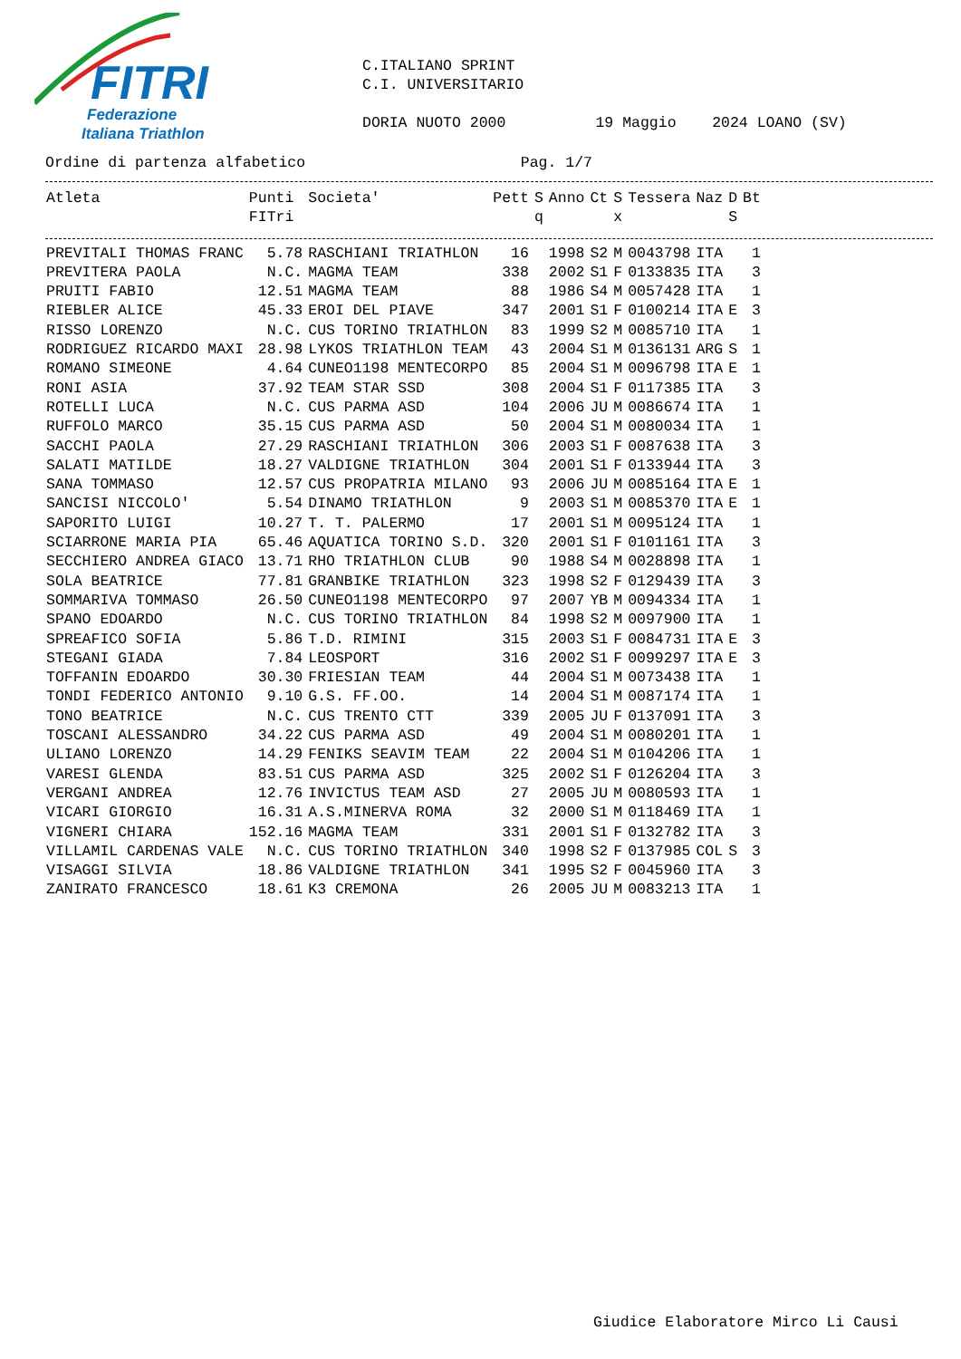FITRI
Federazione
Italiana Triathlon
C.ITALIANO SPRINT C.I. UNIVERSITARIO DORIA NUOTO 2000 19 Maggio 2024 LOANO (SV)
Ordine di partenza alfabetico Pag. 1/7
| Atleta | Punti FITri | Societa' | Pett | S q | Anno | Ct | S x | Tessera | Naz | D S | Bt |
| --- | --- | --- | --- | --- | --- | --- | --- | --- | --- | --- | --- |
| PREVITALI THOMAS FRANC | 5.78 | RASCHIANI TRIATHLON | 16 | | 1998 | S2 | M | 0043798 | ITA | | 1 |
| PREVITERA PAOLA | N.C. | MAGMA TEAM | 338 | | 2002 | S1 | F | 0133835 | ITA | | 3 |
| PRUITI FABIO | 12.51 | MAGMA TEAM | 88 | | 1986 | S4 | M | 0057428 | ITA | | 1 |
| RIEBLER ALICE | 45.33 | EROI DEL PIAVE | 347 | | 2001 | S1 | F | 0100214 | ITA | E | 3 |
| RISSO LORENZO | N.C. | CUS TORINO TRIATHLON | 83 | | 1999 | S2 | M | 0085710 | ITA | | 1 |
| RODRIGUEZ RICARDO MAXI | 28.98 | LYKOS TRIATHLON TEAM | 43 | | 2004 | S1 | M | 0136131 | ARG | S | 1 |
| ROMANO SIMEONE | 4.64 | CUNEO1198 MENTECORPO | 85 | | 2004 | S1 | M | 0096798 | ITA | E | 1 |
| RONI ASIA | 37.92 | TEAM STAR SSD | 308 | | 2004 | S1 | F | 0117385 | ITA | | 3 |
| ROTELLI LUCA | N.C. | CUS PARMA ASD | 104 | | 2006 | JU | M | 0086674 | ITA | | 1 |
| RUFFOLO MARCO | 35.15 | CUS PARMA ASD | 50 | | 2004 | S1 | M | 0080034 | ITA | | 1 |
| SACCHI PAOLA | 27.29 | RASCHIANI TRIATHLON | 306 | | 2003 | S1 | F | 0087638 | ITA | | 3 |
| SALATI MATILDE | 18.27 | VALDIGNE TRIATHLON | 304 | | 2001 | S1 | F | 0133944 | ITA | | 3 |
| SANA TOMMASO | 12.57 | CUS PROPATRIA MILANO | 93 | | 2006 | JU | M | 0085164 | ITA | E | 1 |
| SANCISI NICCOLO' | 5.54 | DINAMO TRIATHLON | 9 | | 2003 | S1 | M | 0085370 | ITA | E | 1 |
| SAPORITO LUIGI | 10.27 | T. T. PALERMO | 17 | | 2001 | S1 | M | 0095124 | ITA | | 1 |
| SCIARRONE MARIA PIA | 65.46 | AQUATICA TORINO S.D. | 320 | | 2001 | S1 | F | 0101161 | ITA | | 3 |
| SECCHIERO ANDREA GIACO | 13.71 | RHO TRIATHLON CLUB | 90 | | 1988 | S4 | M | 0028898 | ITA | | 1 |
| SOLA BEATRICE | 77.81 | GRANBIKE TRIATHLON | 323 | | 1998 | S2 | F | 0129439 | ITA | | 3 |
| SOMMARIVA TOMMASO | 26.50 | CUNEO1198 MENTECORPO | 97 | | 2007 | YB | M | 0094334 | ITA | | 1 |
| SPANO EDOARDO | N.C. | CUS TORINO TRIATHLON | 84 | | 1998 | S2 | M | 0097900 | ITA | | 1 |
| SPREAFICO SOFIA | 5.86 | T.D. RIMINI | 315 | | 2003 | S1 | F | 0084731 | ITA | E | 3 |
| STEGANI GIADA | 7.84 | LEOSPORT | 316 | | 2002 | S1 | F | 0099297 | ITA | E | 3 |
| TOFFANIN EDOARDO | 30.30 | FRIESIAN TEAM | 44 | | 2004 | S1 | M | 0073438 | ITA | | 1 |
| TONDI FEDERICO ANTONIO | 9.10 | G.S. FF.OO. | 14 | | 2004 | S1 | M | 0087174 | ITA | | 1 |
| TONO BEATRICE | N.C. | CUS TRENTO CTT | 339 | | 2005 | JU | F | 0137091 | ITA | | 3 |
| TOSCANI ALESSANDRO | 34.22 | CUS PARMA ASD | 49 | | 2004 | S1 | M | 0080201 | ITA | | 1 |
| ULIANO LORENZO | 14.29 | FENIKS SEAVIM TEAM | 22 | | 2004 | S1 | M | 0104206 | ITA | | 1 |
| VARESI GLENDA | 83.51 | CUS PARMA ASD | 325 | | 2002 | S1 | F | 0126204 | ITA | | 3 |
| VERGANI ANDREA | 12.76 | INVICTUS TEAM ASD | 27 | | 2005 | JU | M | 0080593 | ITA | | 1 |
| VICARI GIORGIO | 16.31 | A.S.MINERVA ROMA | 32 | | 2000 | S1 | M | 0118469 | ITA | | 1 |
| VIGNERI CHIARA | 152.16 | MAGMA TEAM | 331 | | 2001 | S1 | F | 0132782 | ITA | | 3 |
| VILLAMIL CARDENAS VALE | N.C. | CUS TORINO TRIATHLON | 340 | | 1998 | S2 | F | 0137985 | COL | S | 3 |
| VISAGGI SILVIA | 18.86 | VALDIGNE TRIATHLON | 341 | | 1995 | S2 | F | 0045960 | ITA | | 3 |
| ZANIRATO FRANCESCO | 18.61 | K3 CREMONA | 26 | | 2005 | JU | M | 0083213 | ITA | | 1 |
Giudice Elaboratore Mirco Li Causi